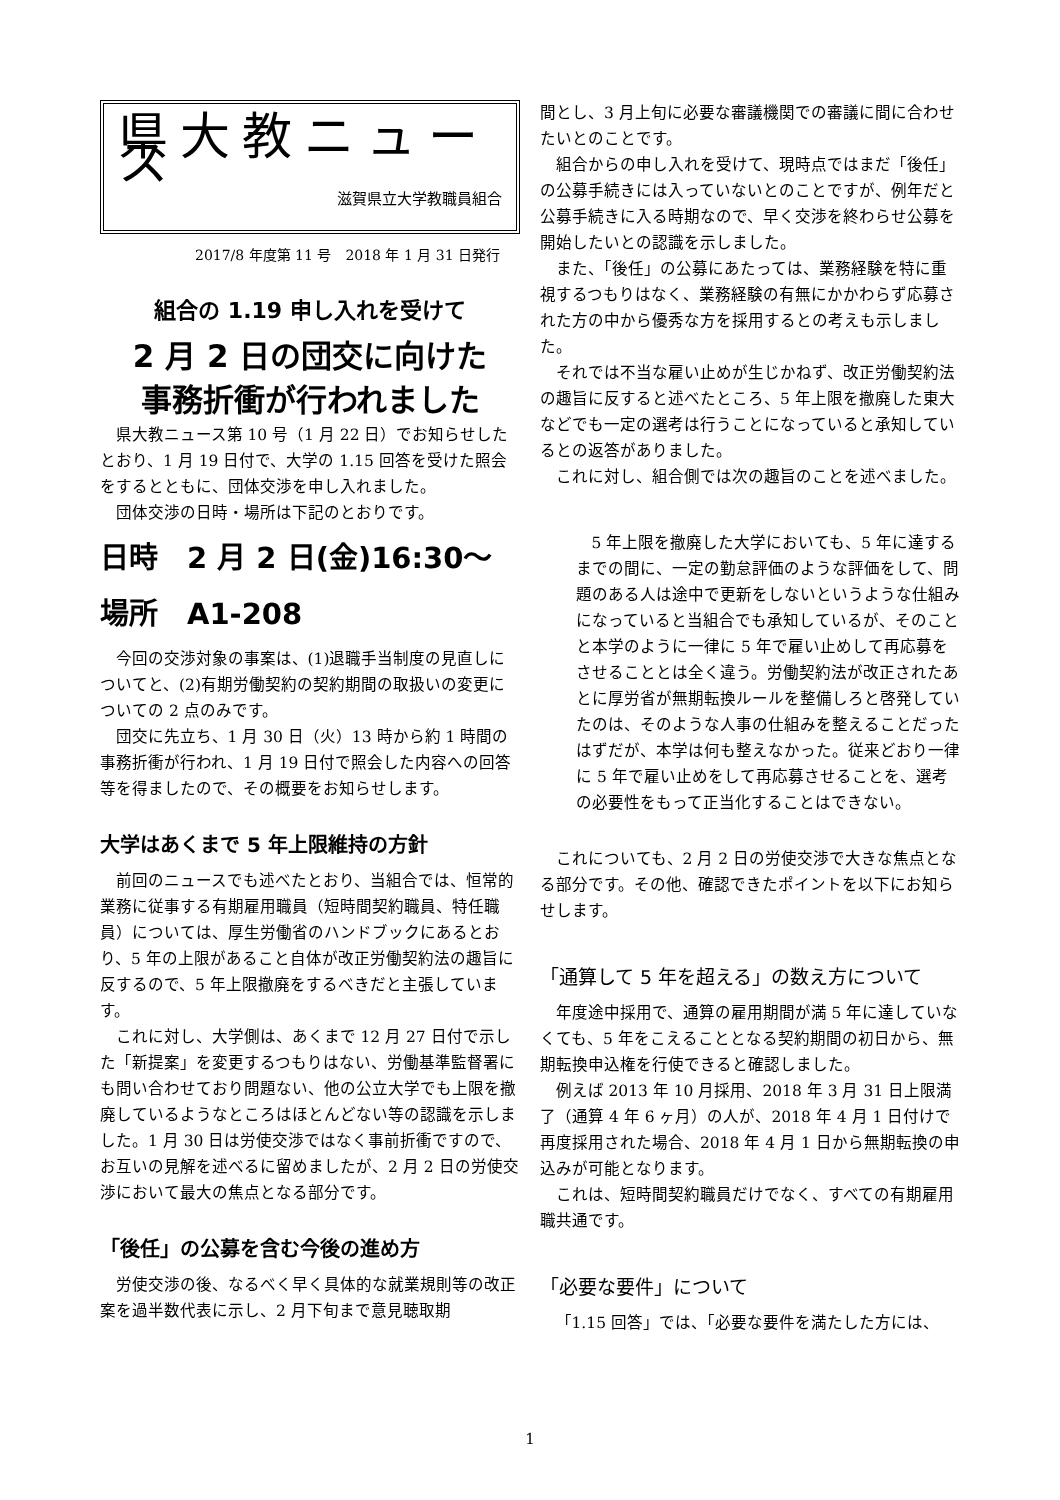県大教ニュース
滋賀県立大学教職員組合
2017/8 年度第 11 号　2018 年 1 月 31 日発行
組合の 1.19 申し入れを受けて
2 月 2 日の団交に向けた
事務折衝が行われました
県大教ニュース第 10 号（1 月 22 日）でお知らせしたとおり、1 月 19 日付で、大学の 1.15 回答を受けた照会をするとともに、団体交渉を申し入れました。
団体交渉の日時・場所は下記のとおりです。
日時　2 月 2 日(金)16:30～
場所　A1-208
今回の交渉対象の事案は、(1)退職手当制度の見直しについてと、(2)有期労働契約の契約期間の取扱いの変更についての 2 点のみです。
団交に先立ち、1 月 30 日（火）13 時から約 1 時間の事務折衝が行われ、1 月 19 日付で照会した内容への回答等を得ましたので、その概要をお知らせします。
大学はあくまで 5 年上限維持の方針
前回のニュースでも述べたとおり、当組合では、恒常的業務に従事する有期雇用職員（短時間契約職員、特任職員）については、厚生労働省のハンドブックにあるとおり、5 年の上限があること自体が改正労働契約法の趣旨に反するので、5 年上限撤廃をするべきだと主張しています。
これに対し、大学側は、あくまで 12 月 27 日付で示した「新提案」を変更するつもりはない、労働基準監督署にも問い合わせており問題ない、他の公立大学でも上限を撤廃しているようなところはほとんどない等の認識を示しました。1 月 30 日は労使交渉ではなく事前折衝ですので、お互いの見解を述べるに留めましたが、2 月 2 日の労使交渉において最大の焦点となる部分です。
「後任」の公募を含む今後の進め方
労使交渉の後、なるべく早く具体的な就業規則等の改正案を過半数代表に示し、2 月下旬まで意見聴取期
間とし、3 月上旬に必要な審議機関での審議に間に合わせたいとのことです。
組合からの申し入れを受けて、現時点ではまだ「後任」の公募手続きには入っていないとのことですが、例年だと公募手続きに入る時期なので、早く交渉を終わらせ公募を開始したいとの認識を示しました。
また、「後任」の公募にあたっては、業務経験を特に重視するつもりはなく、業務経験の有無にかかわらず応募された方の中から優秀な方を採用するとの考えも示しました。
それでは不当な雇い止めが生じかねず、改正労働契約法の趣旨に反すると述べたところ、5 年上限を撤廃した東大などでも一定の選考は行うことになっていると承知しているとの返答がありました。
これに対し、組合側では次の趣旨のことを述べました。
5 年上限を撤廃した大学においても、5 年に達するまでの間に、一定の勤怠評価のような評価をして、問題のある人は途中で更新をしないというような仕組みになっていると当組合でも承知しているが、そのことと本学のように一律に 5 年で雇い止めして再応募をさせることとは全く違う。労働契約法が改正されたあとに厚労省が無期転換ルールを整備しろと啓発していたのは、そのような人事の仕組みを整えることだったはずだが、本学は何も整えなかった。従来どおり一律に 5 年で雇い止めをして再応募させることを、選考の必要性をもって正当化することはできない。
これについても、2 月 2 日の労使交渉で大きな焦点となる部分です。その他、確認できたポイントを以下にお知らせします。
「通算して 5 年を超える」の数え方について
年度途中採用で、通算の雇用期間が満 5 年に達していなくても、5 年をこえることとなる契約期間の初日から、無期転換申込権を行使できると確認しました。
例えば 2013 年 10 月採用、2018 年 3 月 31 日上限満了（通算 4 年 6 ヶ月）の人が、2018 年 4 月 1 日付けで再度採用された場合、2018 年 4 月 1 日から無期転換の申込みが可能となります。
これは、短時間契約職員だけでなく、すべての有期雇用職共通です。
「必要な要件」について
「1.15 回答」では、「必要な要件を満たした方には、
1